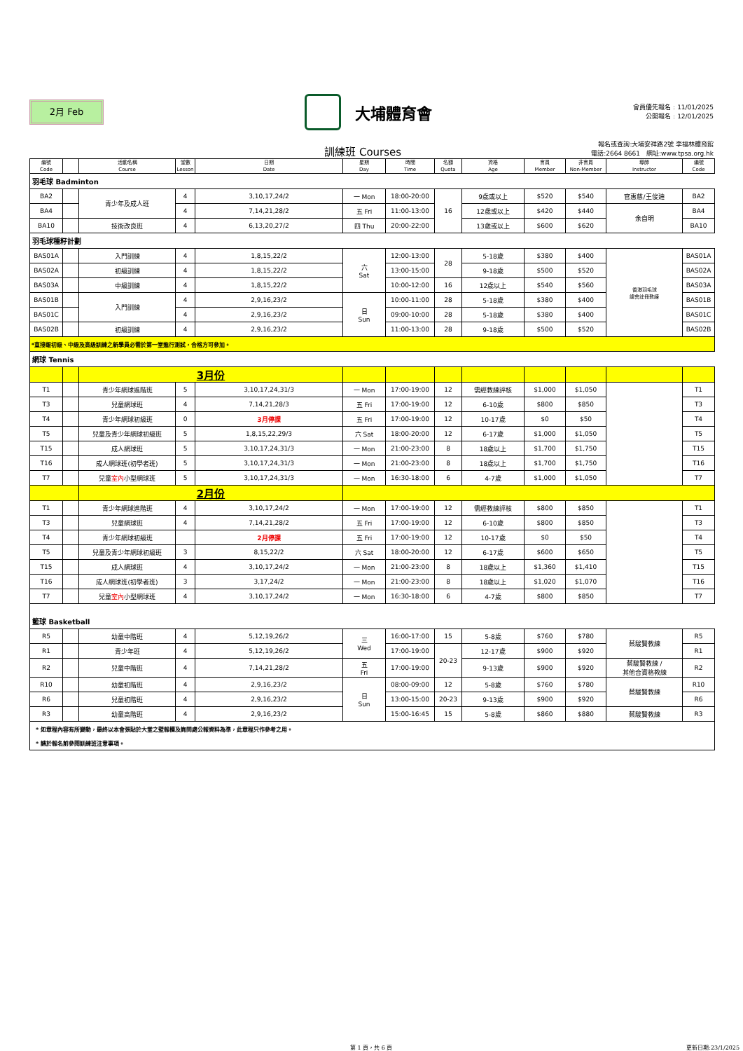2月 Feb
大埔體育會
會員優先報名﹕11/01/2025
公開報名﹕12/01/2025
訓練班 Courses
報名或查詢:大埔安祥路2號 李福林體育館
電話:2664 8661　網址:www.tpsa.org.hk
| 編號 Code | | 活動名稱 Course | 堂數 Lesson | 日期 Date | 星期 Day | 時間 Time | 名額 Quota | 資格 Age | 會員 Member | 非會員 Non-Member | 導師 Instructor | 編號 Code |
| --- | --- | --- | --- | --- | --- | --- | --- | --- | --- | --- | --- | --- |
| 羽毛球 Badminton | | | | | | | | | | | | |
| BA2 | | 青少年及成人班 | 4 | 3,10,17,24/2 | 一 Mon | 18:00-20:00 | 16 | 9歲或以上 | $520 | $540 | 官惠慈/王俊廸 | BA2 |
| BA4 | | | 4 | 7,14,21,28/2 | 五 Fri | 11:00-13:00 | | 12歲或以上 | $420 | $440 | 余自明 | BA4 |
| BA10 | | 技術改良班 | 4 | 6,13,20,27/2 | 四 Thu | 20:00-22:00 | | 13歲或以上 | $600 | $620 | | BA10 |
| 羽毛球種籽計劃 | | | | | | | | | | | | |
| BAS01A | | 入門訓練 | 4 | 1,8,15,22/2 | 六 Sat | 12:00-13:00 | 28 | 5-18歲 | $380 | $400 | 香港羽毛球 總會註冊教練 | BAS01A |
| BAS02A | | 初級訓練 | 4 | 1,8,15,22/2 | | 13:00-15:00 | | 9-18歲 | $500 | $520 | | BAS02A |
| BAS03A | | 中級訓練 | 4 | 1,8,15,22/2 | | 10:00-12:00 | 16 | 12歲以上 | $540 | $560 | | BAS03A |
| BAS01B | | 入門訓練 | 4 | 2,9,16,23/2 | 日 Sun | 10:00-11:00 | 28 | 5-18歲 | $380 | $400 | | BAS01B |
| BAS01C | | | 4 | 2,9,16,23/2 | | 09:00-10:00 | 28 | 5-18歲 | $380 | $400 | | BAS01C |
| BAS02B | | 初級訓練 | 4 | 2,9,16,23/2 | | 11:00-13:00 | 28 | 9-18歲 | $500 | $520 | | BAS02B |
| *直接報初級、中級及高級訓練之新學員必需於第一堂進行測試，合格方可參加。 | | | | | | | | | | | | |
| 網球 Tennis | | | | | | | | | | | | |
| | | 3月份 | | | | | | | | | | |
| T1 | | 青少年網球進階班 | 5 | 3,10,17,24,31/3 | 一 Mon | 17:00-19:00 | 12 | 需經教練評核 | $1,000 | $1,050 | | T1 |
| T3 | | 兒童網球班 | 4 | 7,14,21,28/3 | 五 Fri | 17:00-19:00 | 12 | 6-10歲 | $800 | $850 | | T3 |
| T4 | | 青少年網球初級班 | 0 | 3月停課 | 五 Fri | 17:00-19:00 | 12 | 10-17歲 | $0 | $50 | | T4 |
| T5 | | 兒童及青少年網球初級班 | 5 | 1,8,15,22,29/3 | 六 Sat | 18:00-20:00 | 12 | 6-17歲 | $1,000 | $1,050 | | T5 |
| T15 | | 成人網球班 | 5 | 3,10,17,24,31/3 | 一 Mon | 21:00-23:00 | 8 | 18歲以上 | $1,700 | $1,750 | | T15 |
| T16 | | 成人網球班(初學者班) | 5 | 3,10,17,24,31/3 | 一 Mon | 21:00-23:00 | 8 | 18歲以上 | $1,700 | $1,750 | | T16 |
| T7 | | 兒童 室內 小型網球班 | 5 | 3,10,17,24,31/3 | 一 Mon | 16:30-18:00 | 6 | 4-7歲 | $1,000 | $1,050 | | T7 |
| | | 2月份 | | | | | | | | | | |
| T1 | | 青少年網球進階班 | 4 | 3,10,17,24/2 | 一 Mon | 17:00-19:00 | 12 | 需經教練評核 | $800 | $850 | | T1 |
| T3 | | 兒童網球班 | 4 | 7,14,21,28/2 | 五 Fri | 17:00-19:00 | 12 | 6-10歲 | $800 | $850 | | T3 |
| T4 | | 青少年網球初級班 | | 2月停課 | 五 Fri | 17:00-19:00 | 12 | 10-17歲 | $0 | $50 | | T4 |
| T5 | | 兒童及青少年網球初級班 | 3 | 8,15,22/2 | 六 Sat | 18:00-20:00 | 12 | 6-17歲 | $600 | $650 | | T5 |
| T15 | | 成人網球班 | 4 | 3,10,17,24/2 | 一 Mon | 21:00-23:00 | 8 | 18歲以上 | $1,360 | $1,410 | | T15 |
| T16 | | 成人網球班(初學者班) | 3 | 3,17,24/2 | 一 Mon | 21:00-23:00 | 8 | 18歲以上 | $1,020 | $1,070 | | T16 |
| T7 | | 兒童 室內 小型網球班 | 4 | 3,10,17,24/2 | 一 Mon | 16:30-18:00 | 6 | 4-7歲 | $800 | $850 | | T7 |
| 籃球 Basketball | | | | | | | | | | | | |
| R5 | | 幼童中階班 | 4 | 5,12,19,26/2 | 三 Wed | 16:00-17:00 | 15 | 5-8歲 | $760 | $780 | 蔡駿賢教練 | R5 |
| R1 | | 青少年班 | 4 | 5,12,19,26/2 | | 17:00-19:00 | 20-23 | 12-17歲 | $900 | $920 | | R1 |
| R2 | | 兒童中階班 | 4 | 7,14,21,28/2 | 五 Fri | 17:00-19:00 | | 9-13歲 | $900 | $920 | 蔡駿賢教練 / 其他合資格教練 | R2 |
| R10 | | 幼童初階班 | 4 | 2,9,16,23/2 | 日 Sun | 08:00-09:00 | 12 | 5-8歲 | $760 | $780 | 蔡駿賢教練 | R10 |
| R6 | | 兒童初階班 | 4 | 2,9,16,23/2 | | 13:00-15:00 | 20-23 | 9-13歲 | $900 | $920 | | R6 |
| R3 | | 幼童高階班 | 4 | 2,9,16,23/2 | | 15:00-16:45 | 15 | 5-8歲 | $860 | $880 | 蔡駿賢教練 | R3 |
| * 如章程內容有所變動，最終以本會張貼於大堂之壁報欄及詢問處公報資料為準，此章程只作參考之用。 | | | | | | | | | | | | |
| * 請於報名前參閱訓練班注意事項。 | | | | | | | | | | | | |
第 1 頁，共 6 頁 更新日期:23/1/2025